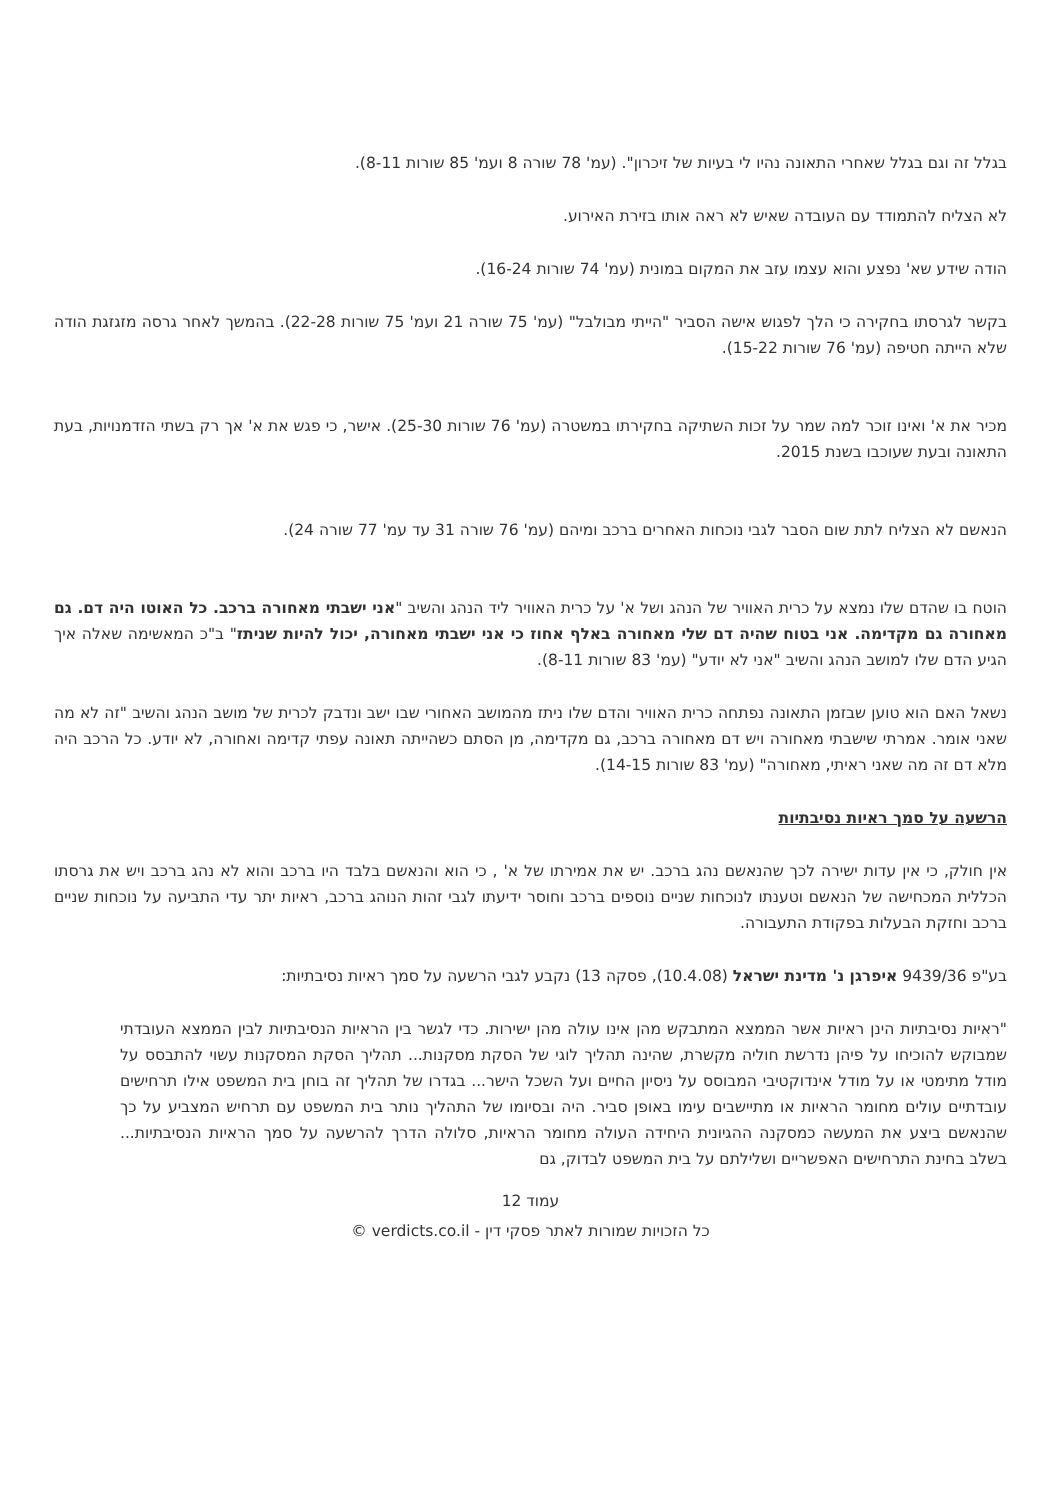בגלל זה וגם בגלל שאחרי התאונה נהיו לי בעיות של זיכרון". (עמ' 78 שורה 8 ועמ' 85 שורות 8-11).
לא הצליח להתמודד עם העובדה שאיש לא ראה אותו בזירת האירוע.
הודה שידע שא' נפצע והוא עצמו עזב את המקום במונית (עמ' 74 שורות 16-24).
בקשר לגרסתו בחקירה כי הלך לפגוש אישה הסביר "הייתי מבולבל" (עמ' 75 שורה 21 ועמ' 75 שורות 22-28). בהמשך לאחר גרסה מזגזגת הודה שלא הייתה חטיפה (עמ' 76 שורות 15-22).
מכיר את א' ואינו זוכר למה שמר על זכות השתיקה בחקירתו במשטרה (עמ' 76 שורות 25-30). אישר, כי פגש את א' אך רק בשתי הזדמנויות, בעת התאונה ובעת שעוכבו בשנת 2015.
הנאשם לא הצליח לתת שום הסבר לגבי נוכחות האחרים ברכב ומיהם (עמ' 76 שורה 31 עד עמ' 77 שורה 24).
הוטח בו שהדם שלו נמצא על כרית האוויר של הנהג ושל א' על כרית האוויר ליד הנהג והשיב "אני ישבתי מאחורה ברכב. כל האוטו היה דם. גם מאחורה גם מקדימה. אני בטוח שהיה דם שלי מאחורה באלף אחוז כי אני ישבתי מאחורה, יכול להיות שניתז" ב"כ המאשימה שאלה איך הגיע הדם שלו למושב הנהג והשיב "אני לא יודע" (עמ' 83 שורות 8-11).
נשאל האם הוא טוען שבזמן התאונה נפתחה כרית האוויר והדם שלו ניתז מהמושב האחורי שבו ישב ונדבק לכרית של מושב הנהג והשיב "זה לא מה שאני אומר. אמרתי שישבתי מאחורה ויש דם מאחורה ברכב, גם מקדימה, מן הסתם כשהייתה תאונה עפתי קדימה ואחורה, לא יודע. כל הרכב היה מלא דם זה מה שאני ראיתי, מאחורה" (עמ' 83 שורות 14-15).
הרשעה על סמך ראיות נסיבתיות
אין חולק, כי אין עדות ישירה לכך שהנאשם נהג ברכב. יש את אמירתו של א' , כי הוא והנאשם בלבד היו ברכב והוא לא נהג ברכב ויש את גרסתו הכללית המכחישה של הנאשם וטענתו לנוכחות שניים נוספים ברכב וחוסר ידיעתו לגבי זהות הנוהג ברכב, ראיות יתר עדי התביעה על נוכחות שניים ברכב וחזקת הבעלות בפקודת התעבורה.
בע"פ 9439/36 איפרגן נ' מדינת ישראל (10.4.08), פסקה 13) נקבע לגבי הרשעה על סמך ראיות נסיבתיות:
"ראיות נסיבתיות הינן ראיות אשר הממצא המתבקש מהן אינו עולה מהן ישירות. כדי לגשר בין הראיות הנסיבתיות לבין הממצא העובדתי שמבוקש להוכיחו על פיהן נדרשת חוליה מקשרת, שהינה תהליך לוגי של הסקת מסקנות... תהליך הסקת המסקנות עשוי להתבסס על מודל מתימטי או על מודל אינדוקטיבי המבוסס על ניסיון החיים ועל השכל הישר... בגדרו של תהליך זה בוחן בית המשפט אילו תרחישים עובדתיים עולים מחומר הראיות או מתיישבים עימו באופן סביר. היה ובסיומו של התהליך נותר בית המשפט עם תרחיש המצביע על כך שהנאשם ביצע את המעשה כמסקנה ההגיונית היחידה העולה מחומר הראיות, סלולה הדרך להרשעה על סמך הראיות הנסיבתיות... בשלב בחינת התרחישים האפשריים ושלילתם על בית המשפט לבדוק, גם
עמוד 12
כל הזכויות שמורות לאתר פסקי דין - verdicts.co.il ©